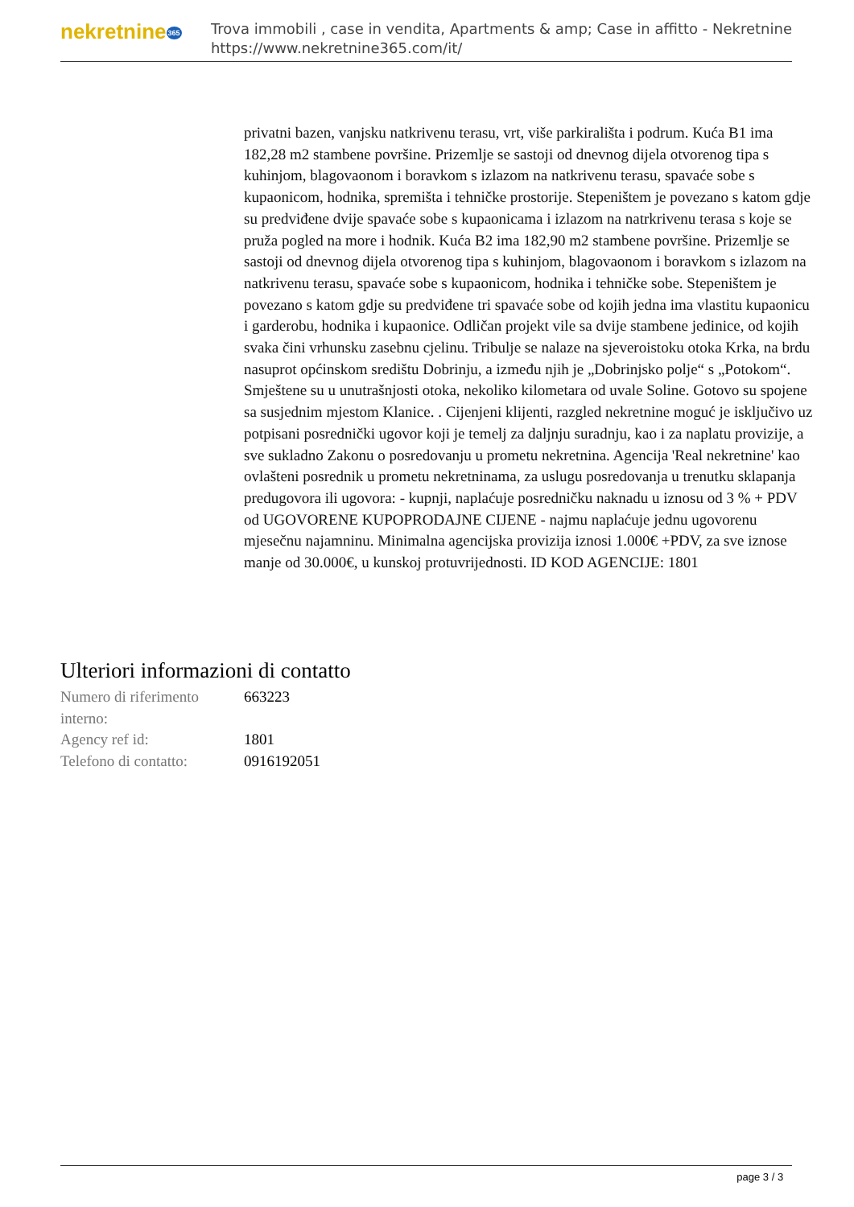nekretnine365
Trova immobili , case in vendita, Apartments & amp; Case in affitto - Nekretnine
https://www.nekretnine365.com/it/
privatni bazen, vanjsku natkrivenu terasu, vrt, više parkirališta i podrum. Kuća B1 ima 182,28 m2 stambene površine. Prizemlje se sastoji od dnevnog dijela otvorenog tipa s kuhinjom, blagovaonom i boravkom s izlazom na natkrivenu terasu, spavaće sobe s kupaonicom, hodnika, spremišta i tehničke prostorije. Stepeništem je povezano s katom gdje su predviđene dvije spavaće sobe s kupaonicama i izlazom na natrkrivenu terasa s koje se pruža pogled na more i hodnik. Kuća B2 ima 182,90 m2 stambene površine. Prizemlje se sastoji od dnevnog dijela otvorenog tipa s kuhinjom, blagovaonom i boravkom s izlazom na natkrivenu terasu, spavaće sobe s kupaonicom, hodnika i tehničke sobe. Stepeništem je povezano s katom gdje su predviđene tri spavaće sobe od kojih jedna ima vlastitu kupaonicu i garderobu, hodnika i kupaonice. Odličan projekt vile sa dvije stambene jedinice, od kojih svaka čini vrhunsku zasebnu cjelinu. Tribulje se nalaze na sjeveroistoku otoka Krka, na brdu nasuprot općinskom središtu Dobrinju, a između njih je „Dobrinjsko polje“ s „Potokom“. Smještene su u unutrašnjosti otoka, nekoliko kilometara od uvale Soline. Gotovo su spojene sa susjednim mjestom Klanice. . Cijenjeni klijenti, razgled nekretnine moguć je isključivo uz potpisani posrednički ugovor koji je temelj za daljnju suradnju, kao i za naplatu provizije, a sve sukladno Zakonu o posredovanju u prometu nekretnina. Agencija 'Real nekretnine' kao ovlašteni posrednik u prometu nekretninama, za uslugu posredovanja u trenutku sklapanja predugovora ili ugovora: - kupnji, naplaćuje posredničku naknadu u iznosu od 3 % + PDV od UGOVORENE KUPOPRODAJNE CIJENE - najmu naplaćuje jednu ugovorenu mjesečnu najamninu. Minimalna agencijska provizija iznosi 1.000€ +PDV, za sve iznose manje od 30.000€, u kunskoj protuvrijednosti. ID KOD AGENCIJE: 1801
Ulteriori informazioni di contatto
| Numero di riferimento interno: | 663223 |
| Agency ref id: | 1801 |
| Telefono di contatto: | 0916192051 |
page 3 / 3